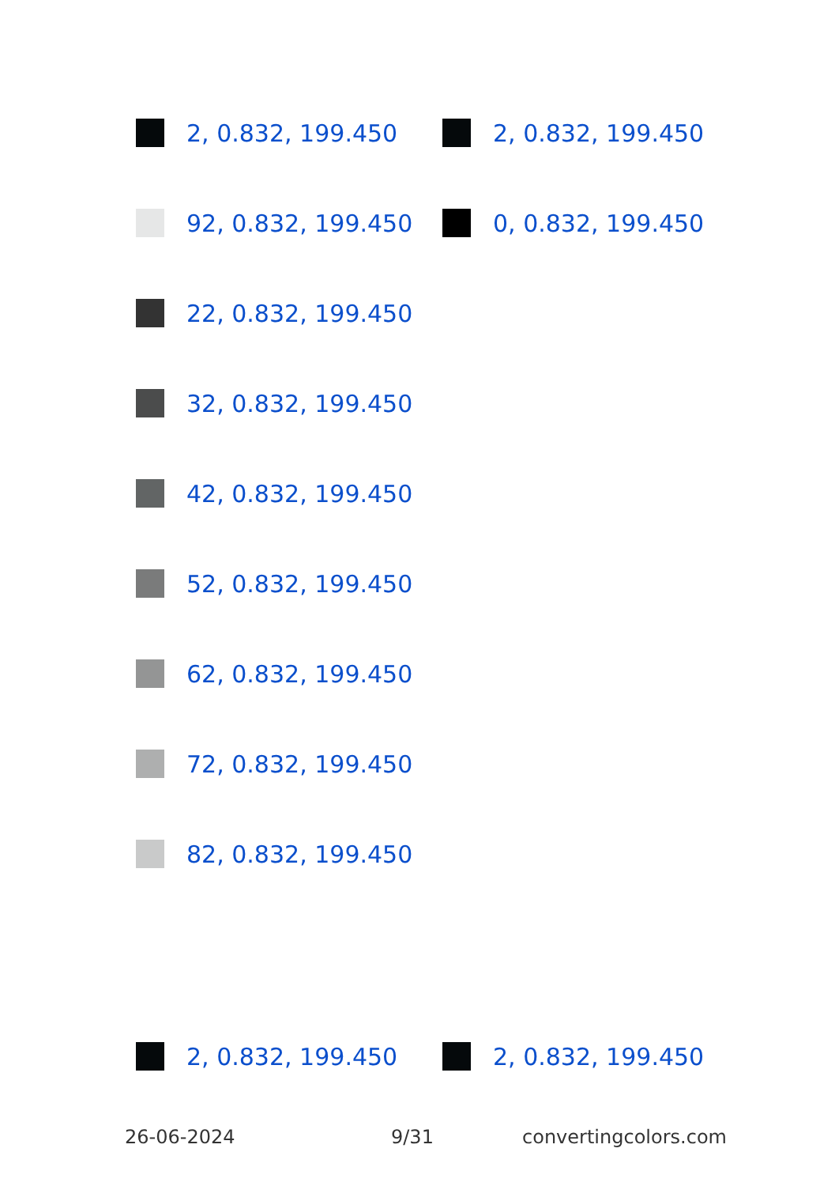2, 0.832, 199.450 2, 0.832, 199.450
92, 0.832, 199.450 0, 0.832, 199.450
22, 0.832, 199.450
32, 0.832, 199.450
42, 0.832, 199.450
52, 0.832, 199.450
62, 0.832, 199.450
72, 0.832, 199.450
82, 0.832, 199.450
2, 0.832, 199.450 2, 0.832, 199.450
26-06-2024 9/31 convertingcolors.com